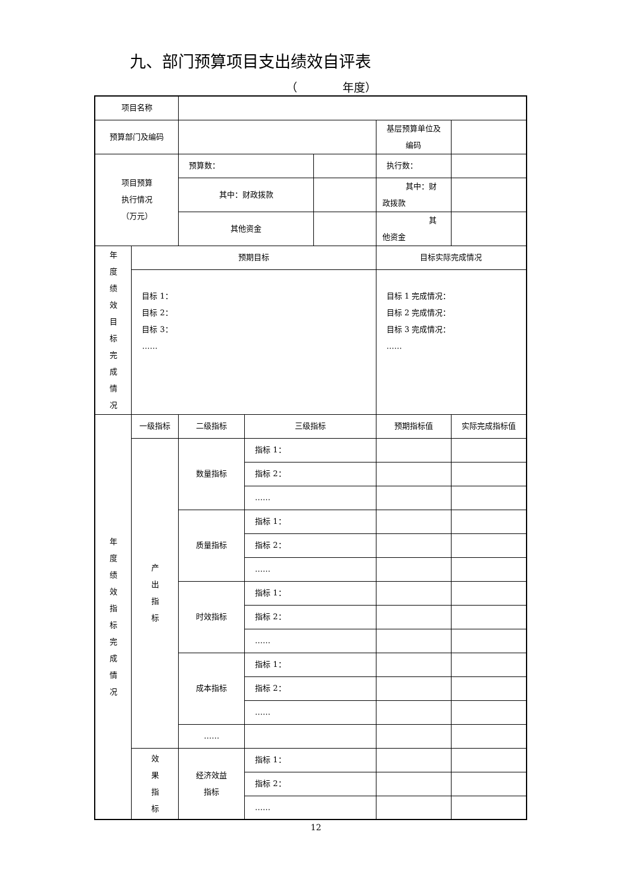九、部门预算项目支出绩效自评表
（　　　　年度）
| 项目名称 | | | | | | |
| 预算部门及编码 | | | | | 基层预算单位及 编码 | |
| 项目预算 执行情况 （万元） | | 预算数： | | | 执行数： | |
| | | 其中：财政拨款 | | | 其中：财 政拨款 | |
| | | 其他资金 | | | 其 他资金 | |
| 年 度 绩 效 目 标 完 成 情 况 | 预期目标 | | | | 目标实际完成情况 | |
| | 目标 1： 目标 2： 目标 3： …… | | | | 目标 1 完成情况： 目标 2 完成情况： 目标 3 完成情况： …… | |
| 年 度 绩 效 指 标 完 成 情 况 | 一级指标 | 二级指标 | 三级指标 | | 预期指标值 | 实际完成指标值 |
| | 产 出 指 标 | 数量指标 | 指标 1： | | | |
| | | | 指标 2： | | | |
| | | | …… | | | |
| | | 质量指标 | 指标 1： | | | |
| | | | 指标 2： | | | |
| | | | …… | | | |
| | | 时效指标 | 指标 1： | | | |
| | | | 指标 2： | | | |
| | | | …… | | | |
| | | 成本指标 | 指标 1： | | | |
| | | | 指标 2： | | | |
| | | | …… | | | |
| | | …… | | | | |
| | 效 果 指 标 | 经济效益 指标 | 指标 1： | | | |
| | | | 指标 2： | | | |
| | | | …… | | | |
12